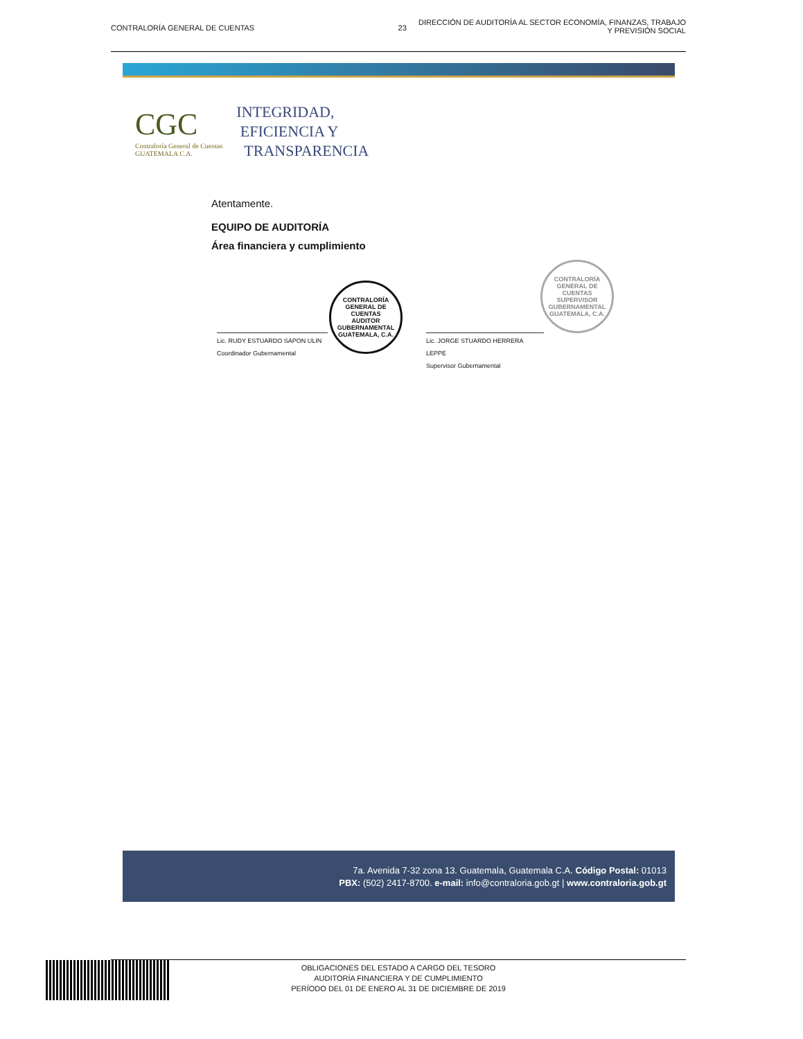CONTRALORÍA GENERAL DE CUENTAS 23
DIRECCIÓN DE AUDITORÍA AL SECTOR ECONOMÍA, FINANZAS, TRABAJO
Y PREVISIÓN SOCIAL
CGC
Contraloría General de Cuentas
GUATEMALA C.A.
INTEGRIDAD,
EFICIENCIA Y
TRANSPARENCIA
Atentamente.
EQUIPO DE AUDITORÍA
Área financiera y cumplimiento
Lic. RUDY ESTUARDO SAPON ULIN
Coordinador Gubernamental
CONTRALORÍA GENERAL DE CUENTAS
AUDITOR GUBERNAMENTAL
GUATEMALA, C.A.
Lic. JORGE STUARDO HERRERA LEPPE
Supervisor Gubernamental
CONTRALORÍA GENERAL DE CUENTAS
SUPERVISOR GUBERNAMENTAL
GUATEMALA, C.A.
7a. Avenida 7-32 zona 13. Guatemala, Guatemala C.A. Código Postal: 01013
PBX: (502) 2417-8700. e-mail: info@contraloria.gob.gt | www.contraloria.gob.gt
OBLIGACIONES DEL ESTADO A CARGO DEL TESORO
AUDITORÍA FINANCIERA Y DE CUMPLIMIENTO
PERÍODO DEL 01 DE ENERO AL 31 DE DICIEMBRE DE 2019